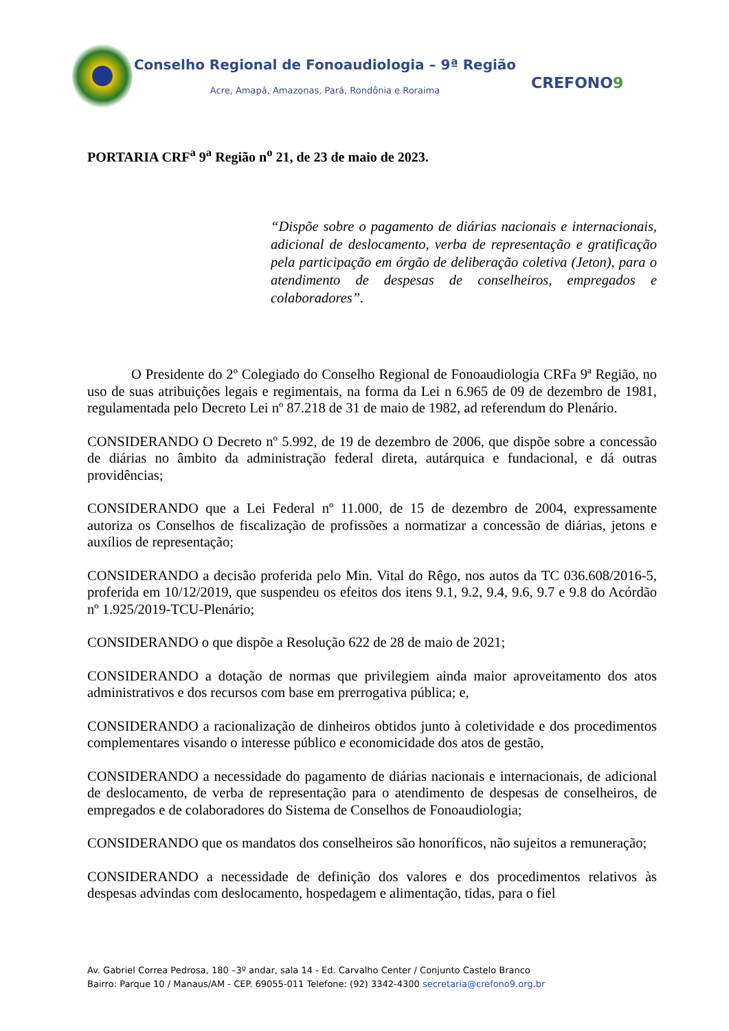Conselho Regional de Fonoaudiologia – 9ª Região
Acre, Amapá, Amazonas, Pará, Rondônia e Roraima
CREFONO9
PORTARIA CRF<sup>a</sup> 9<sup>a</sup> Região n<sup>o</sup> 21, de 23 de maio de 2023.
“Dispõe sobre o pagamento de diárias nacionais e internacionais, adicional de deslocamento, verba de representação e gratificação pela participação em órgão de deliberação coletiva (Jeton), para o atendimento de despesas de conselheiros, empregados e colaboradores”.
O Presidente do 2º Colegiado do Conselho Regional de Fonoaudiologia CRFa 9ª Região, no uso de suas atribuições legais e regimentais, na forma da Lei n 6.965 de 09 de dezembro de 1981, regulamentada pelo Decreto Lei nº 87.218 de 31 de maio de 1982, ad referendum do Plenário.
CONSIDERANDO O Decreto nº 5.992, de 19 de dezembro de 2006, que dispõe sobre a concessão de diárias no âmbito da administração federal direta, autárquica e fundacional, e dá outras providências;
CONSIDERANDO que a Lei Federal nº 11.000, de 15 de dezembro de 2004, expressamente autoriza os Conselhos de fiscalização de profissões a normatizar a concessão de diárias, jetons e auxílios de representação;
CONSIDERANDO a decisão proferida pelo Min. Vital do Rêgo, nos autos da TC 036.608/2016-5, proferida em 10/12/2019, que suspendeu os efeitos dos itens 9.1, 9.2, 9.4, 9.6, 9.7 e 9.8 do Acórdão nº 1.925/2019-TCU-Plenário;
CONSIDERANDO o que dispõe a Resolução 622 de 28 de maio de 2021;
CONSIDERANDO a dotação de normas que privilegiem ainda maior aproveitamento dos atos administrativos e dos recursos com base em prerrogativa pública; e,
CONSIDERANDO a racionalização de dinheiros obtidos junto à coletividade e dos procedimentos complementares visando o interesse público e economicidade dos atos de gestão,
CONSIDERANDO a necessidade do pagamento de diárias nacionais e internacionais, de adicional de deslocamento, de verba de representação para o atendimento de despesas de conselheiros, de empregados e de colaboradores do Sistema de Conselhos de Fonoaudiologia;
CONSIDERANDO que os mandatos dos conselheiros são honoríficos, não sujeitos a remuneração;
CONSIDERANDO a necessidade de definição dos valores e dos procedimentos relativos às despesas advindas com deslocamento, hospedagem e alimentação, tidas, para o fiel
Av. Gabriel Correa Pedrosa, 180 –3º andar, sala 14 - Ed. Carvalho Center / Conjunto Castelo Branco
Bairro: Parque 10 / Manaus/AM - CEP. 69055-011 Telefone: (92) 3342-4300 secretaria@crefono9.org.br